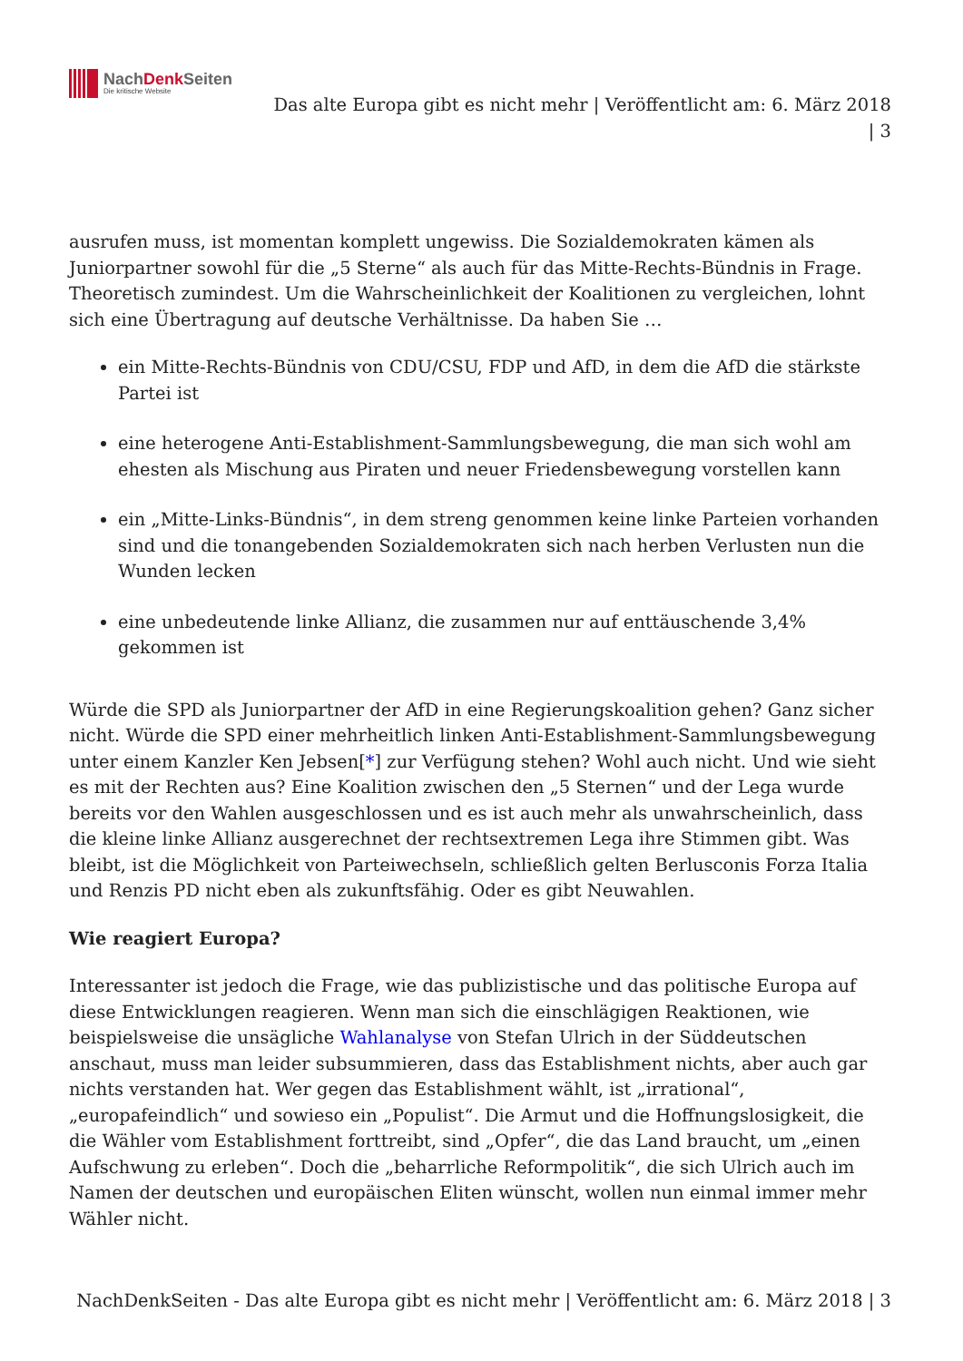NachDenk Seiten
Die kritische Website
Das alte Europa gibt es nicht mehr | Veröffentlicht am: 6. März 2018 | 3
ausrufen muss, ist momentan komplett ungewiss. Die Sozialdemokraten kämen als Juniorpartner sowohl für die „5 Sterne“ als auch für das Mitte-Rechts-Bündnis in Frage. Theoretisch zumindest. Um die Wahrscheinlichkeit der Koalitionen zu vergleichen, lohnt sich eine Übertragung auf deutsche Verhältnisse. Da haben Sie …
ein Mitte-Rechts-Bündnis von CDU/CSU, FDP und AfD, in dem die AfD die stärkste Partei ist
eine heterogene Anti-Establishment-Sammlungsbewegung, die man sich wohl am ehesten als Mischung aus Piraten und neuer Friedensbewegung vorstellen kann
ein „Mitte-Links-Bündnis“, in dem streng genommen keine linke Parteien vorhanden sind und die tonangebenden Sozialdemokraten sich nach herben Verlusten nun die Wunden lecken
eine unbedeutende linke Allianz, die zusammen nur auf enttäuschende 3,4% gekommen ist
Würde die SPD als Juniorpartner der AfD in eine Regierungskoalition gehen? Ganz sicher nicht. Würde die SPD einer mehrheitlich linken Anti-Establishment-Sammlungsbewegung unter einem Kanzler Ken Jebsen[*] zur Verfügung stehen? Wohl auch nicht. Und wie sieht es mit der Rechten aus? Eine Koalition zwischen den „5 Sternen“ und der Lega wurde bereits vor den Wahlen ausgeschlossen und es ist auch mehr als unwahrscheinlich, dass die kleine linke Allianz ausgerechnet der rechtsextremen Lega ihre Stimmen gibt. Was bleibt, ist die Möglichkeit von Parteiwechseln, schließlich gelten Berlusconis Forza Italia und Renzis PD nicht eben als zukunftsfähig. Oder es gibt Neuwahlen.
Wie reagiert Europa?
Interessanter ist jedoch die Frage, wie das publizistische und das politische Europa auf diese Entwicklungen reagieren. Wenn man sich die einschlägigen Reaktionen, wie beispielsweise die unsägliche Wahlanalyse von Stefan Ulrich in der Süddeutschen anschaut, muss man leider subsummieren, dass das Establishment nichts, aber auch gar nichts verstanden hat. Wer gegen das Establishment wählt, ist „irrational“, „europafeindlich“ und sowieso ein „Populist“. Die Armut und die Hoffnungslosigkeit, die die Wähler vom Establishment forttreibt, sind „Opfer“, die das Land braucht, um „einen Aufschwung zu erleben“. Doch die „beharrliche Reformpolitik“, die sich Ulrich auch im Namen der deutschen und europäischen Eliten wünscht, wollen nun einmal immer mehr Wähler nicht.
NachDenkSeiten - Das alte Europa gibt es nicht mehr | Veröffentlicht am: 6. März 2018 | 3